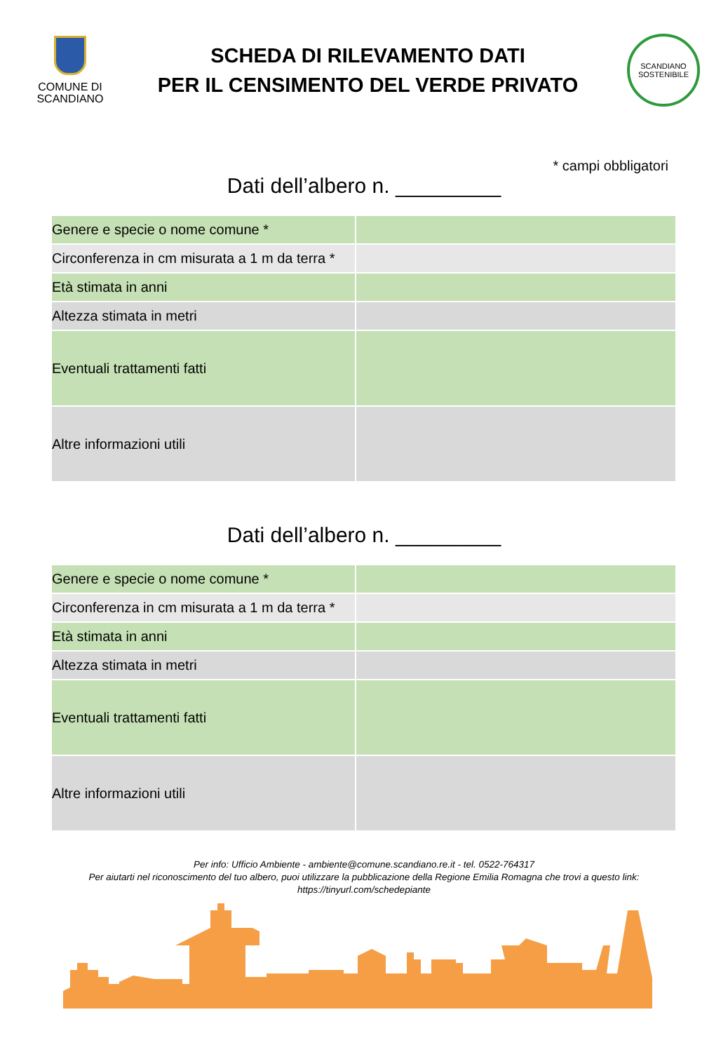COMUNE DI
SCANDIANO
SCHEDA DI RILEVAMENTO DATI
PER IL CENSIMENTO DEL VERDE PRIVATO
SCANDIANO
SOSTENIBILE
* campi obbligatori
Dati dell’albero n. _________
| Genere e specie o nome comune * | |
| Circonferenza in cm misurata a 1 m da terra * | |
| Età stimata in anni | |
| Altezza stimata in metri | |
| Eventuali trattamenti fatti | |
| Altre informazioni utili | |
Dati dell’albero n. _________
| Genere e specie o nome comune * | |
| Circonferenza in cm misurata a 1 m da terra * | |
| Età stimata in anni | |
| Altezza stimata in metri | |
| Eventuali trattamenti fatti | |
| Altre informazioni utili | |
Per info: Ufficio Ambiente - ambiente@comune.scandiano.re.it - tel. 0522-764317
Per aiutarti nel riconoscimento del tuo albero, puoi utilizzare la pubblicazione della Regione Emilia Romagna che trovi a questo link:
https://tinyurl.com/schedepiante